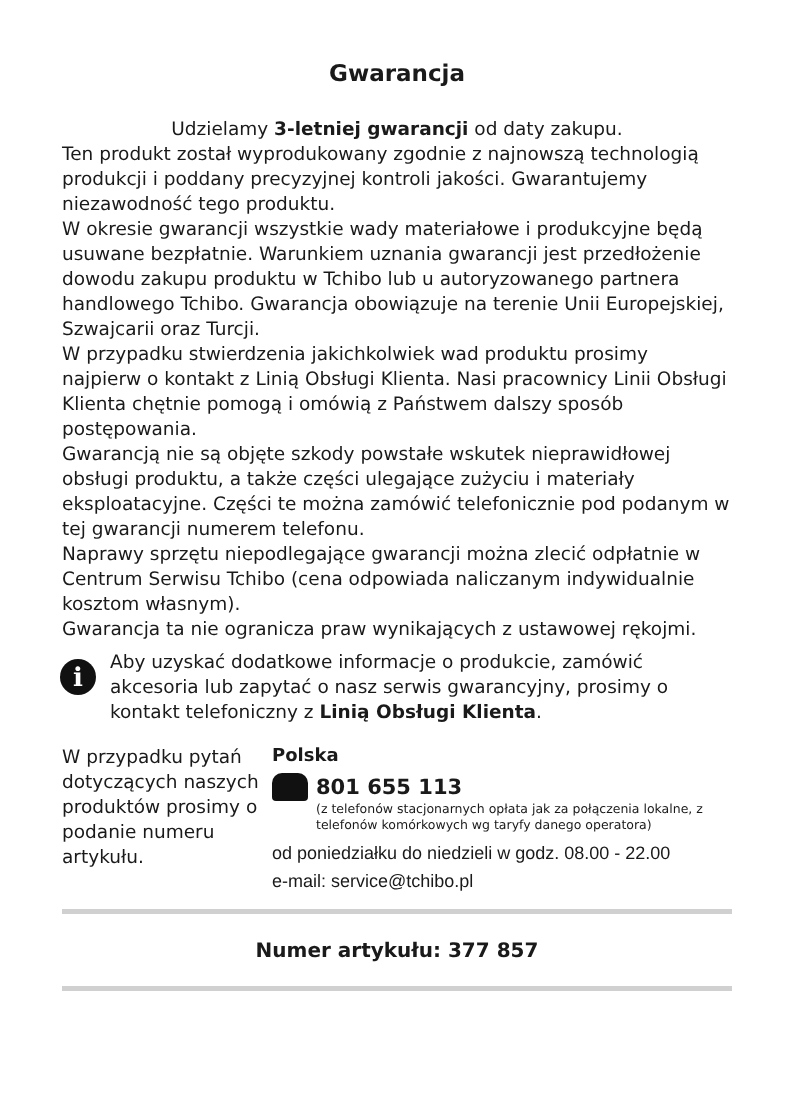Gwarancja
Udzielamy 3-letniej gwarancji od daty zakupu.
Ten produkt został wyprodukowany zgodnie z najnowszą technologią produkcji i poddany precyzyjnej kontroli jakości. Gwarantujemy niezawodność tego produktu.
W okresie gwarancji wszystkie wady materiałowe i produkcyjne będą usuwane bezpłatnie. Warunkiem uznania gwarancji jest przedłożenie dowodu zakupu produktu w Tchibo lub u autoryzowanego partnera handlowego Tchibo. Gwarancja obowiązuje na terenie Unii Europejskiej, Szwajcarii oraz Turcji.
W przypadku stwierdzenia jakichkolwiek wad produktu prosimy najpierw o kontakt z Linią Obsługi Klienta. Nasi pracownicy Linii Obsługi Klienta chętnie pomogą i omówią z Państwem dalszy sposób postępowania.
Gwarancją nie są objęte szkody powstałe wskutek nieprawidłowej obsługi produktu, a także części ulegające zużyciu i materiały eksploatacyjne. Części te można zamówić telefonicznie pod podanym w tej gwarancji numerem telefonu.
Naprawy sprzętu niepodlegające gwarancji można zlecić odpłatnie w Centrum Serwisu Tchibo (cena odpowiada naliczanym indywidualnie kosztom własnym).
Gwarancja ta nie ogranicza praw wynikających z ustawowej rękojmi.
i
Aby uzyskać dodatkowe informacje o produkcie, zamówić akcesoria lub zapytać o nasz serwis gwarancyjny, prosimy o kontakt telefoniczny z Linią Obsługi Klienta.
W przypadku pytań dotyczących naszych produktów prosimy o podanie numeru artykułu.
Polska
801 655 113
(z telefonów stacjonarnych opłata jak za połączenia lokalne, z telefonów komórkowych wg taryfy danego operatora)
od poniedziałku do niedzieli w godz. 08.00 - 22.00
e-mail: service@tchibo.pl
Numer artykułu: 377 857